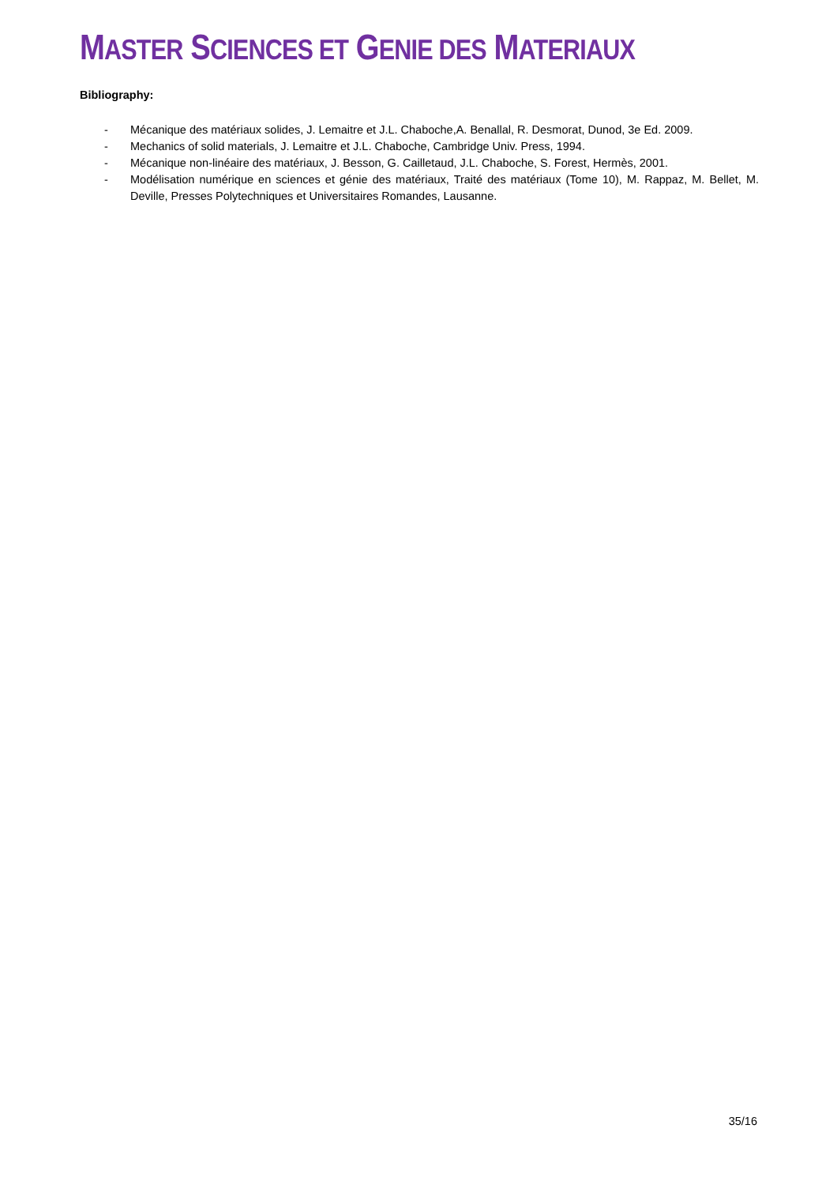MASTER SCIENCES ET GENIE DES MATERIAUX
Bibliography:
- Mécanique des matériaux solides, J. Lemaitre et J.L. Chaboche,A. Benallal, R. Desmorat, Dunod, 3e Ed. 2009.
- Mechanics of solid materials, J. Lemaitre et J.L. Chaboche, Cambridge Univ. Press, 1994.
- Mécanique non-linéaire des matériaux, J. Besson, G. Cailletaud, J.L. Chaboche, S. Forest, Hermès, 2001.
- Modélisation numérique en sciences et génie des matériaux, Traité des matériaux (Tome 10), M. Rappaz, M. Bellet, M. Deville, Presses Polytechniques et Universitaires Romandes, Lausanne.
35/16